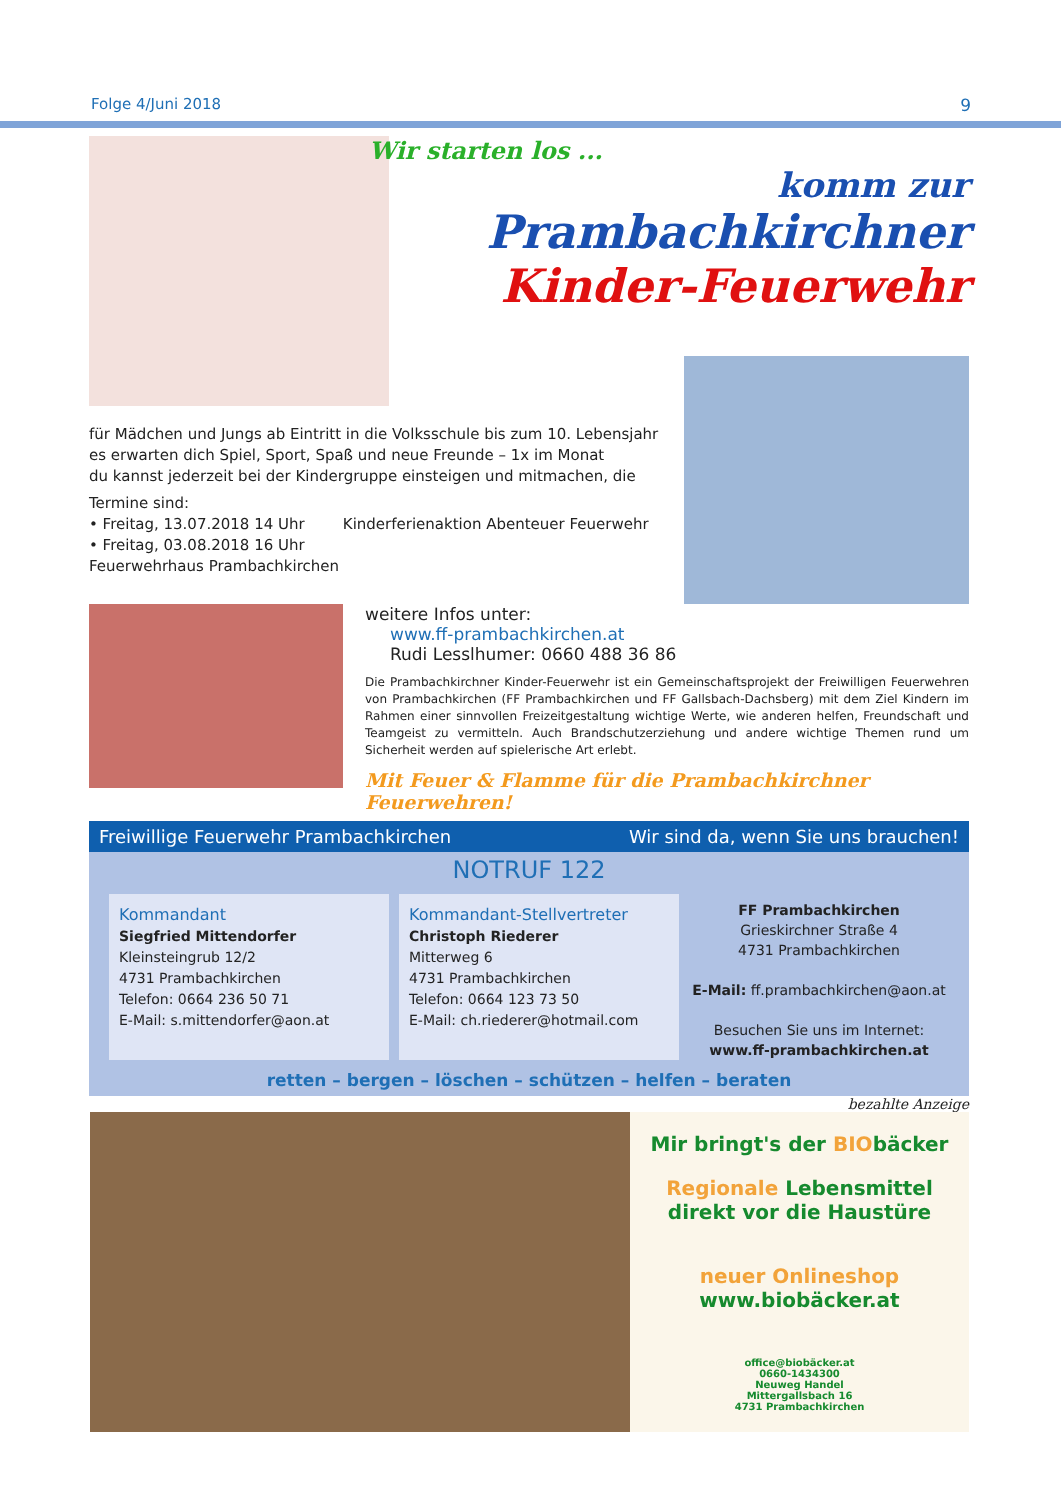Folge 4/Juni 2018 9
Wir starten los ...
komm zur
Prambachkirchner
Kinder-Feuerwehr
für Mädchen und Jungs ab Eintritt in die Volksschule bis zum 10. Lebensjahr
es erwarten dich Spiel, Sport, Spaß und neue Freunde – 1x im Monat
du kannst jederzeit bei der Kindergruppe einsteigen und mitmachen, die
Termine sind:
• Freitag, 13.07.2018 14 Uhr Kinderferienaktion Abenteuer Feuerwehr
• Freitag, 03.08.2018 16 Uhr
Feuerwehrhaus Prambachkirchen
weitere Infos unter:
www.ff-prambachkirchen.at
Rudi Lesslhumer: 0660 488 36 86
Die Prambachkirchner Kinder-Feuerwehr ist ein Gemeinschaftsprojekt der Freiwilligen Feuerwehren von Prambachkirchen (FF Prambachkirchen und FF Gallsbach-Dachsberg) mit dem Ziel Kindern im Rahmen einer sinnvollen Freizeitgestaltung wichtige Werte, wie anderen helfen, Freundschaft und Teamgeist zu vermitteln. Auch Brandschutzerziehung und andere wichtige Themen rund um Sicherheit werden auf spielerische Art erlebt.
Mit Feuer & Flamme für die Prambachkirchner Feuerwehren!
Freiwillige Feuerwehr Prambachkirchen Wir sind da, wenn Sie uns brauchen!
NOTRUF 122
Kommandant
Siegfried Mittendorfer
Kleinsteingrub 12/2
4731 Prambachkirchen
Telefon: 0664 236 50 71
E-Mail: s.mittendorfer@aon.at
Kommandant-Stellvertreter
Christoph Riederer
Mitterweg 6
4731 Prambachkirchen
Telefon: 0664 123 73 50
E-Mail: ch.riederer@hotmail.com
FF Prambachkirchen
Grieskirchner Straße 4
4731 Prambachkirchen
E-Mail: ff.prambachkirchen@aon.at
Besuchen Sie uns im Internet:
www.ff-prambachkirchen.at
retten – bergen – löschen – schützen – helfen – beraten
bezahlte Anzeige
Mir bringt's der BIObäcker
Regionale Lebensmittel
direkt vor die Haustüre
neuer Onlineshop
www.biobäcker.at
office@biobäcker.at
0660-1434300
Neuweg Handel
Mittergallsbach 16
4731 Prambachkirchen